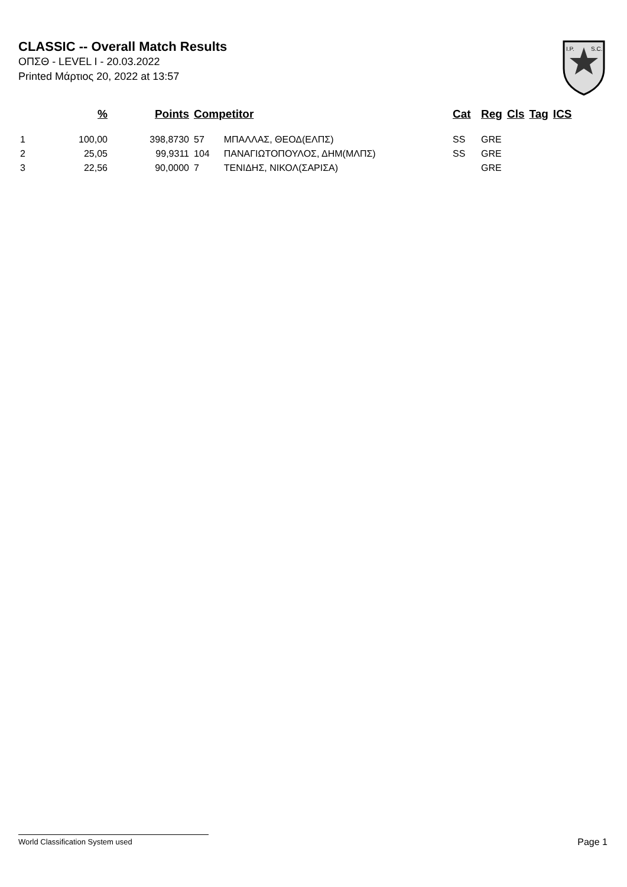CLASSIC -- Overall Match Results
ΟΠΣΘ - LEVEL I - 20.03.2022
Printed Μάρτιος 20, 2022 at 13:57
I.P.
S.C.
| | % | Points | Competitor | | Cat | Reg | Cls | Tag | ICS |
| --- | --- | --- | --- | --- | --- | --- | --- | --- | --- |
| 1 | 100,00 | 398,8730 | 57 | ΜΠΑΛΛΑΣ, ΘΕΟΔ(ΕΛΠΣ) | SS | GRE | | | |
| 2 | 25,05 | 99,9311 | 104 | ΠΑΝΑΓΙΩΤΟΠΟΥΛΟΣ, ΔΗΜ(ΜΛΠΣ) | SS | GRE | | | |
| 3 | 22,56 | 90,0000 | 7 | ΤΕΝΙΔΗΣ, ΝΙΚΟΛ(ΣΑΡΙΣΑ) | | GRE | | | |
World Classification System used Page 1